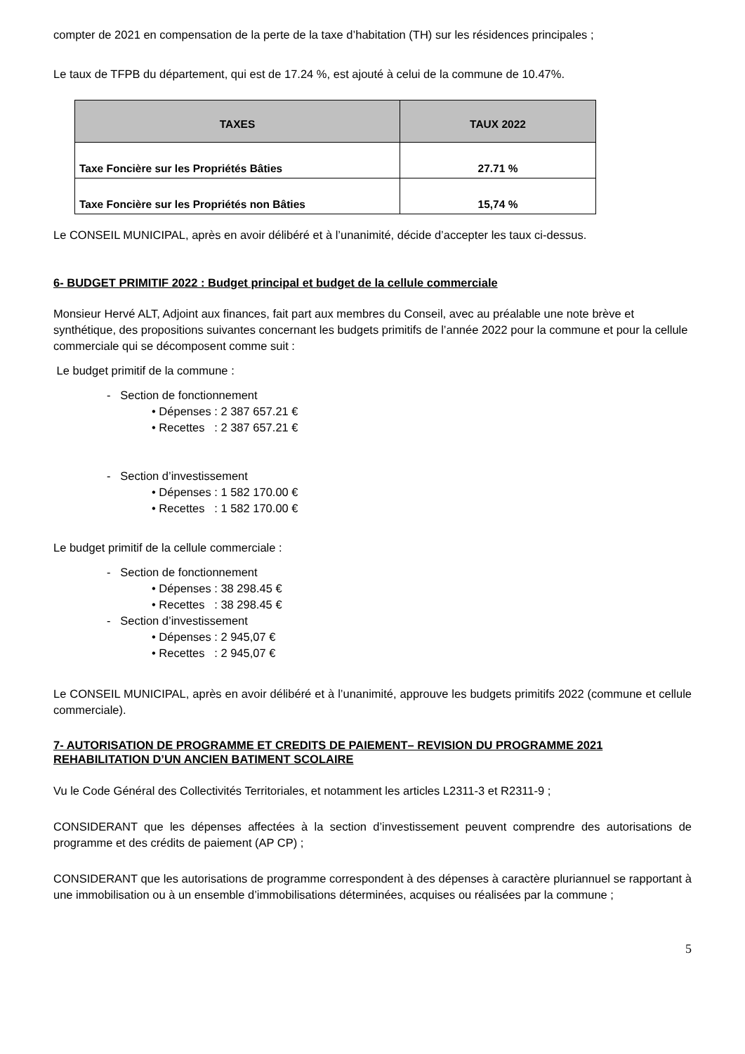compter de 2021 en compensation de la perte de la taxe d’habitation (TH) sur les résidences principales ;
Le taux de TFPB du département, qui est de 17.24 %, est ajouté à celui de la commune de 10.47%.
| TAXES | TAUX 2022 |
| --- | --- |
| Taxe Foncière sur les Propriétés Bâties | 27.71 % |
| Taxe Foncière sur les Propriétés non Bâties | 15,74 % |
Le CONSEIL MUNICIPAL, après en avoir délibéré et à l’unanimité, décide d’accepter les taux ci-dessus.
6- BUDGET PRIMITIF 2022 : Budget principal et budget de la cellule commerciale
Monsieur Hervé ALT, Adjoint aux finances, fait part aux membres du Conseil, avec au préalable une note brève et synthétique, des propositions suivantes concernant les budgets primitifs de l’année 2022 pour la commune et pour la cellule commerciale qui se décomposent comme suit :
Le budget primitif de la commune :
- Section de fonctionnement
• Dépenses : 2 387 657.21 €
• Recettes : 2 387 657.21 €
- Section d’investissement
• Dépenses : 1 582 170.00 €
• Recettes : 1 582 170.00 €
Le budget primitif de la cellule commerciale :
- Section de fonctionnement
• Dépenses : 38 298.45 €
• Recettes : 38 298.45 €
- Section d’investissement
• Dépenses : 2 945,07 €
• Recettes : 2 945,07 €
Le CONSEIL MUNICIPAL, après en avoir délibéré et à l’unanimité, approuve les budgets primitifs 2022 (commune et cellule commerciale).
7- AUTORISATION DE PROGRAMME ET CREDITS DE PAIEMENT– REVISION DU PROGRAMME 2021 REHABILITATION D’UN ANCIEN BATIMENT SCOLAIRE
Vu le Code Général des Collectivités Territoriales, et notamment les articles L2311-3 et R2311-9 ;
CONSIDERANT que les dépenses affectées à la section d’investissement peuvent comprendre des autorisations de programme et des crédits de paiement (AP CP) ;
CONSIDERANT que les autorisations de programme correspondent à des dépenses à caractère pluriannuel se rapportant à une immobilisation ou à un ensemble d’immobilisations déterminées, acquises ou réalisées par la commune ;
5